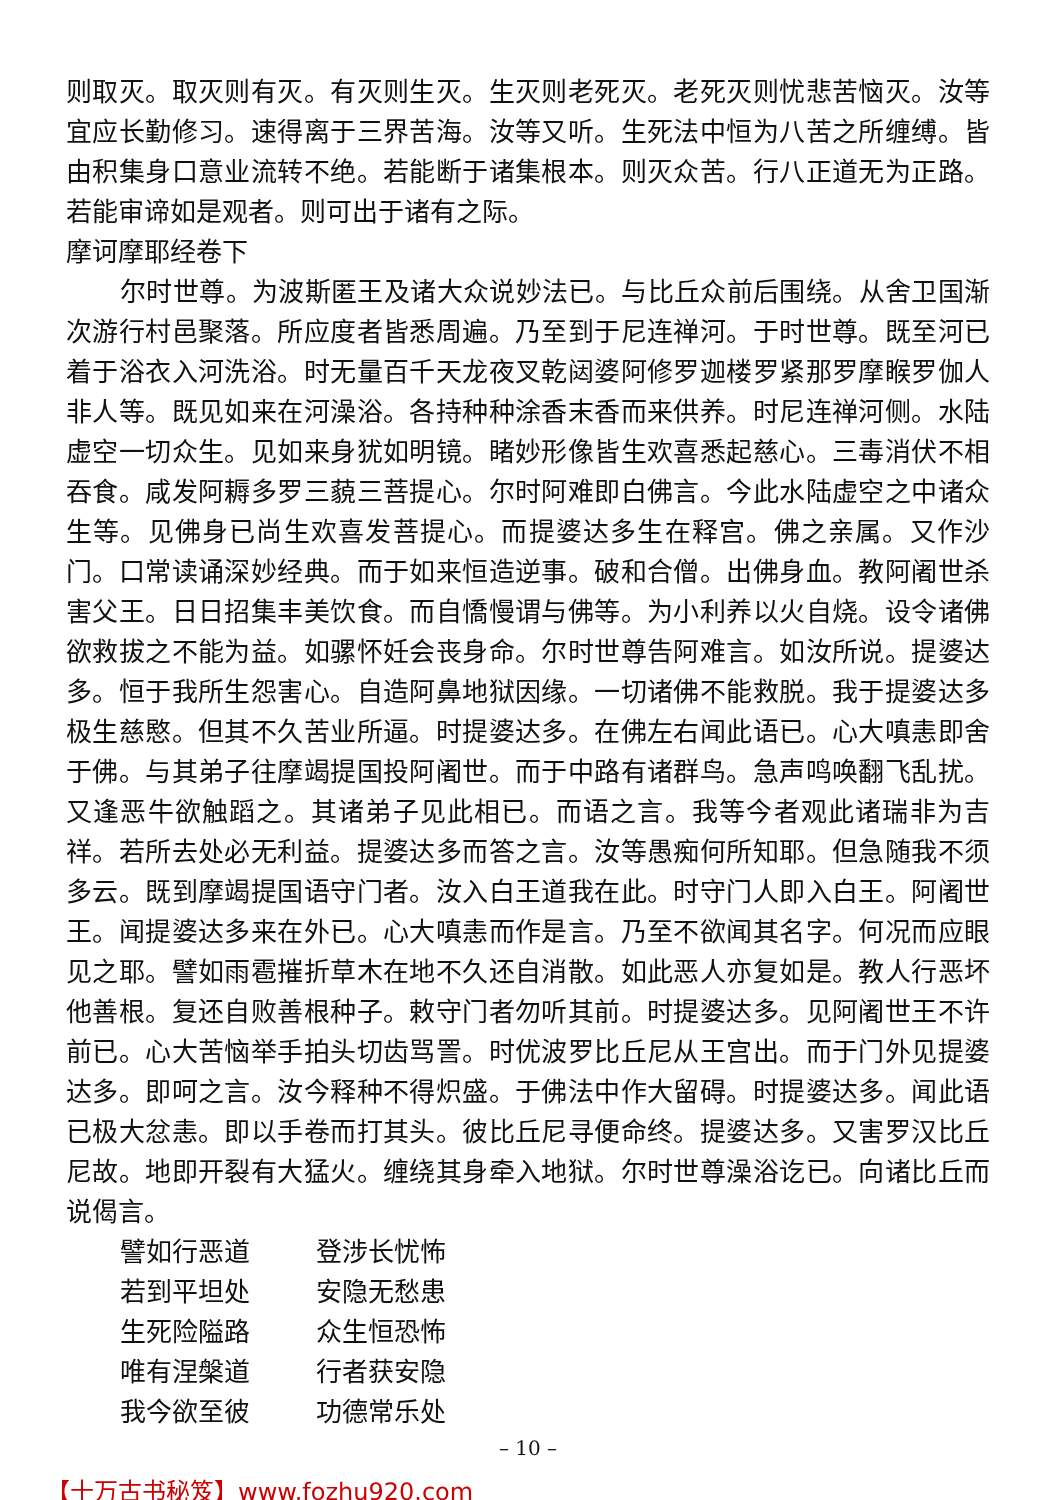则取灭。取灭则有灭。有灭则生灭。生灭则老死灭。老死灭则忧悲苦恼灭。汝等宜应长勤修习。速得离于三界苦海。汝等又听。生死法中恒为八苦之所缠缚。皆由积集身口意业流转不绝。若能断于诸集根本。则灭众苦。行八正道无为正路。若能审谛如是观者。则可出于诸有之际。
摩诃摩耶经卷下
尔时世尊。为波斯匿王及诸大众说妙法已。与比丘众前后围绕。从舍卫国渐次游行村邑聚落。所应度者皆悉周遍。乃至到于尼连禅河。于时世尊。既至河已着于浴衣入河洗浴。时无量百千天龙夜叉乾闼婆阿修罗迦楼罗紧那罗摩睺罗伽人非人等。既见如来在河澡浴。各持种种涂香末香而来供养。时尼连禅河侧。水陆虚空一切众生。见如来身犹如明镜。睹妙形像皆生欢喜悉起慈心。三毒消伏不相吞食。咸发阿耨多罗三藐三菩提心。尔时阿难即白佛言。今此水陆虚空之中诸众生等。见佛身已尚生欢喜发菩提心。而提婆达多生在释宫。佛之亲属。又作沙门。口常读诵深妙经典。而于如来恒造逆事。破和合僧。出佛身血。教阿阇世杀害父王。日日招集丰美饮食。而自憍慢谓与佛等。为小利养以火自烧。设令诸佛欲救拔之不能为益。如骡怀妊会丧身命。尔时世尊告阿难言。如汝所说。提婆达多。恒于我所生怨害心。自造阿鼻地狱因缘。一切诸佛不能救脱。我于提婆达多极生慈愍。但其不久苦业所逼。时提婆达多。在佛左右闻此语已。心大嗔恚即舍于佛。与其弟子往摩竭提国投阿阇世。而于中路有诸群鸟。急声鸣唤翻飞乱扰。又逢恶牛欲触蹈之。其诸弟子见此相已。而语之言。我等今者观此诸瑞非为吉祥。若所去处必无利益。提婆达多而答之言。汝等愚痴何所知耶。但急随我不须多云。既到摩竭提国语守门者。汝入白王道我在此。时守门人即入白王。阿阇世王。闻提婆达多来在外已。心大嗔恚而作是言。乃至不欲闻其名字。何况而应眼见之耶。譬如雨雹摧折草木在地不久还自消散。如此恶人亦复如是。教人行恶坏他善根。复还自败善根种子。敕守门者勿听其前。时提婆达多。见阿阇世王不许前已。心大苦恼举手拍头切齿骂詈。时优波罗比丘尼从王宫出。而于门外见提婆达多。即呵之言。汝今释种不得炽盛。于佛法中作大留碍。时提婆达多。闻此语已极大忿恚。即以手卷而打其头。彼比丘尼寻便命终。提婆达多。又害罗汉比丘尼故。地即开裂有大猛火。缠绕其身牵入地狱。尔时世尊澡浴讫已。向诸比丘而说偈言。
譬如行恶道 登涉长忧怖
若到平坦处 安隐无愁患
生死险隘路 众生恒恐怖
唯有涅槃道 行者获安隐
我今欲至彼 功德常乐处
– 10 –
【十万古书秘笈】www.fozhu920.com